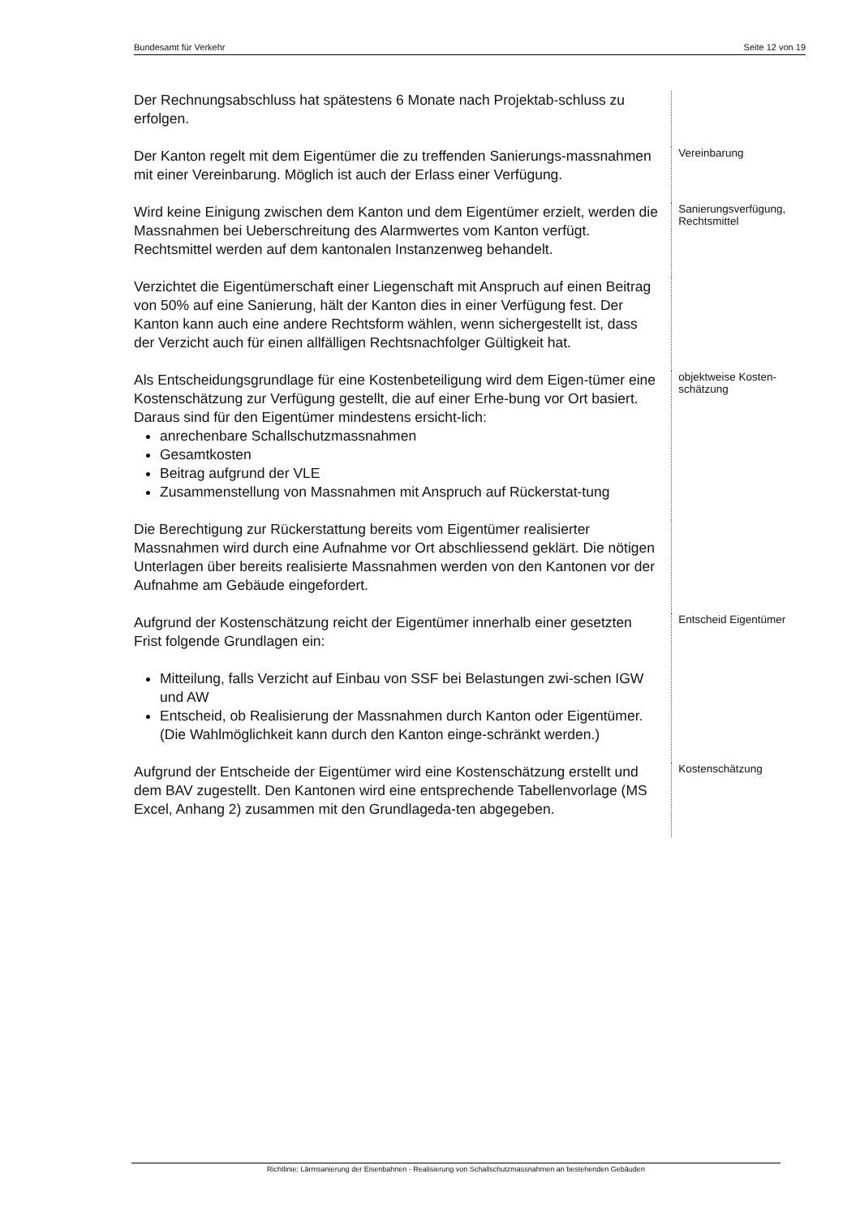Bundesamt für Verkehr Seite 12 von 19
Der Rechnungsabschluss hat spätestens 6 Monate nach Projektab-schluss zu erfolgen.
Der Kanton regelt mit dem Eigentümer die zu treffenden Sanierungs-massnahmen mit einer Vereinbarung. Möglich ist auch der Erlass einer Verfügung.
Vereinbarung
Wird keine Einigung zwischen dem Kanton und dem Eigentümer erzielt, werden die Massnahmen bei Ueberschreitung des Alarmwertes vom Kanton verfügt. Rechtsmittel werden auf dem kantonalen Instanzenweg behandelt.
Sanierungsverfügung, Rechtsmittel
Verzichtet die Eigentümerschaft einer Liegenschaft mit Anspruch auf einen Beitrag von 50% auf eine Sanierung, hält der Kanton dies in einer Verfügung fest. Der Kanton kann auch eine andere Rechtsform wählen, wenn sichergestellt ist, dass der Verzicht auch für einen allfälligen Rechtsnachfolger Gültigkeit hat.
Als Entscheidungsgrundlage für eine Kostenbeteiligung wird dem Eigen-tümer eine Kostenschätzung zur Verfügung gestellt, die auf einer Erhe-bung vor Ort basiert. Daraus sind für den Eigentümer mindestens ersicht-lich:
anrechenbare Schallschutzmassnahmen
Gesamtkosten
Beitrag aufgrund der VLE
Zusammenstellung von Massnahmen mit Anspruch auf Rückerstat-tung
objektweise Kosten-schätzung
Die Berechtigung zur Rückerstattung bereits vom Eigentümer realisierter Massnahmen wird durch eine Aufnahme vor Ort abschliessend geklärt. Die nötigen Unterlagen über bereits realisierte Massnahmen werden von den Kantonen vor der Aufnahme am Gebäude eingefordert.
Aufgrund der Kostenschätzung reicht der Eigentümer innerhalb einer gesetzten Frist folgende Grundlagen ein:
Mitteilung, falls Verzicht auf Einbau von SSF bei Belastungen zwi-schen IGW und AW
Entscheid, ob Realisierung der Massnahmen durch Kanton oder Eigentümer. (Die Wahlmöglichkeit kann durch den Kanton einge-schränkt werden.)
Entscheid Eigentümer
Aufgrund der Entscheide der Eigentümer wird eine Kostenschätzung erstellt und dem BAV zugestellt. Den Kantonen wird eine entsprechende Tabellenvorlage (MS Excel, Anhang 2) zusammen mit den Grundlageda-ten abgegeben.
Kostenschätzung
Richtlinie: Lärmsanierung der Eisenbahnen - Realisierung von Schallschutzmassnahmen an bestehenden Gebäuden